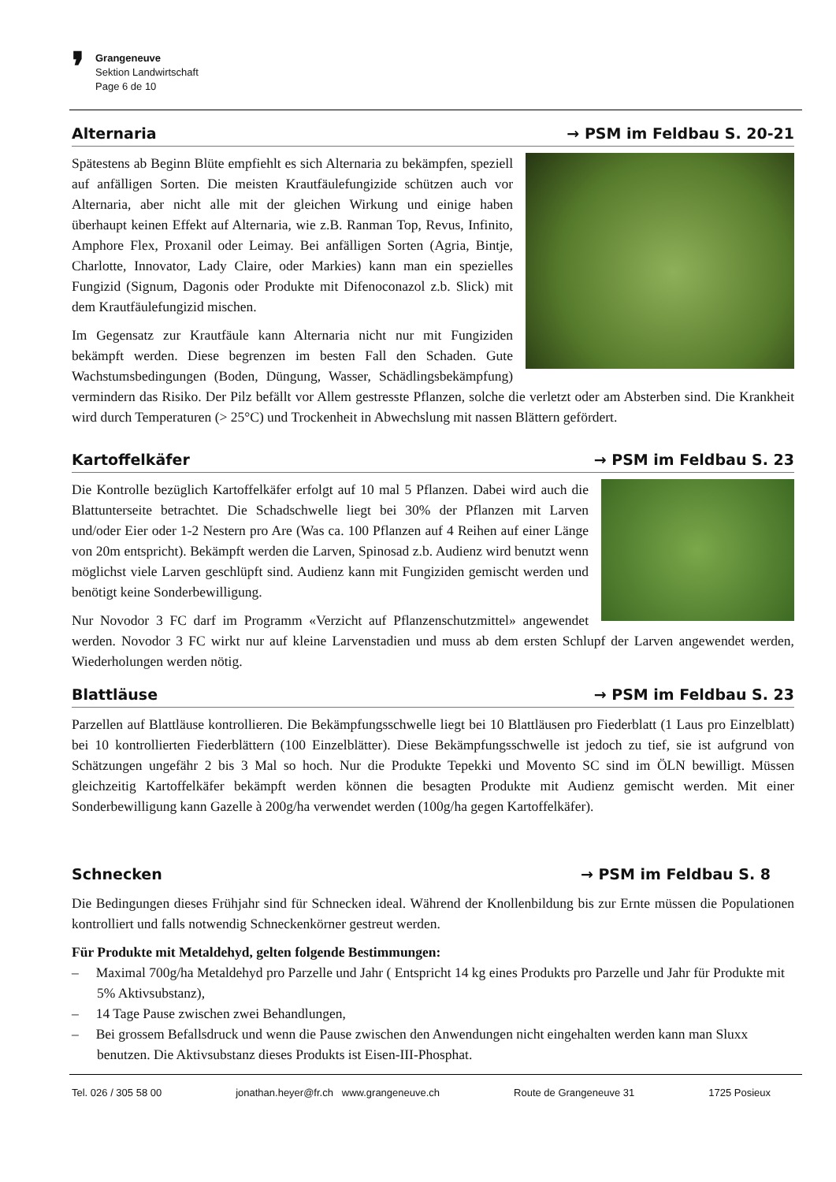❜
Grangeneuve
Sektion Landwirtschaft
Page 6 de 10
Alternaria → PSM im Feldbau S. 20-21
Spätestens ab Beginn Blüte empfiehlt es sich Alternaria zu bekämpfen, speziell auf anfälligen Sorten. Die meisten Krautfäulefungizide schützen auch vor Alternaria, aber nicht alle mit der gleichen Wirkung und einige haben überhaupt keinen Effekt auf Alternaria, wie z.B. Ranman Top, Revus, Infinito, Amphore Flex, Proxanil oder Leimay. Bei anfälligen Sorten (Agria, Bintje, Charlotte, Innovator, Lady Claire, oder Markies) kann man ein spezielles Fungizid (Signum, Dagonis oder Produkte mit Difenoconazol z.b. Slick) mit dem Krautfäulefungizid mischen.
Im Gegensatz zur Krautfäule kann Alternaria nicht nur mit Fungiziden bekämpft werden. Diese begrenzen im besten Fall den Schaden. Gute Wachstumsbedingungen (Boden, Düngung, Wasser, Schädlingsbekämpfung) vermindern das Risiko. Der Pilz befällt vor Allem gestresste Pflanzen, solche die verletzt oder am Absterben sind. Die Krankheit wird durch Temperaturen (> 25°C) und Trockenheit in Abwechslung mit nassen Blättern gefördert.
Kartoffelkäfer → PSM im Feldbau S. 23
Die Kontrolle bezüglich Kartoffelkäfer erfolgt auf 10 mal 5 Pflanzen. Dabei wird auch die Blattunterseite betrachtet. Die Schadschwelle liegt bei 30% der Pflanzen mit Larven und/oder Eier oder 1-2 Nestern pro Are (Was ca. 100 Pflanzen auf 4 Reihen auf einer Länge von 20m entspricht). Bekämpft werden die Larven, Spinosad z.b. Audienz wird benutzt wenn möglichst viele Larven geschlüpft sind. Audienz kann mit Fungiziden gemischt werden und benötigt keine Sonderbewilligung.
Nur Novodor 3 FC darf im Programm «Verzicht auf Pflanzenschutzmittel» angewendet werden. Novodor 3 FC wirkt nur auf kleine Larvenstadien und muss ab dem ersten Schlupf der Larven angewendet werden, Wiederholungen werden nötig.
Blattläuse → PSM im Feldbau S. 23
Parzellen auf Blattläuse kontrollieren. Die Bekämpfungsschwelle liegt bei 10 Blattläusen pro Fiederblatt (1 Laus pro Einzelblatt) bei 10 kontrollierten Fiederblättern (100 Einzelblätter). Diese Bekämpfungsschwelle ist jedoch zu tief, sie ist aufgrund von Schätzungen ungefähr 2 bis 3 Mal so hoch. Nur die Produkte Tepekki und Movento SC sind im ÖLN bewilligt. Müssen gleichzeitig Kartoffelkäfer bekämpft werden können die besagten Produkte mit Audienz gemischt werden. Mit einer Sonderbewilligung kann Gazelle à 200g/ha verwendet werden (100g/ha gegen Kartoffelkäfer).
Schnecken → PSM im Feldbau S. 8
Die Bedingungen dieses Frühjahr sind für Schnecken ideal. Während der Knollenbildung bis zur Ernte müssen die Populationen kontrolliert und falls notwendig Schneckenkörner gestreut werden.
Für Produkte mit Metaldehyd, gelten folgende Bestimmungen:
– Maximal 700g/ha Metaldehyd pro Parzelle und Jahr ( Entspricht 14 kg eines Produkts pro Parzelle und Jahr für Produkte mit 5% Aktivsubstanz),
– 14 Tage Pause zwischen zwei Behandlungen,
– Bei grossem Befallsdruck und wenn die Pause zwischen den Anwendungen nicht eingehalten werden kann man Sluxx benutzen. Die Aktivsubstanz dieses Produkts ist Eisen-III-Phosphat.
Tel. 026 / 305 58 00 jonathan.heyer@fr.ch www.grangeneuve.ch Route de Grangeneuve 31 1725 Posieux